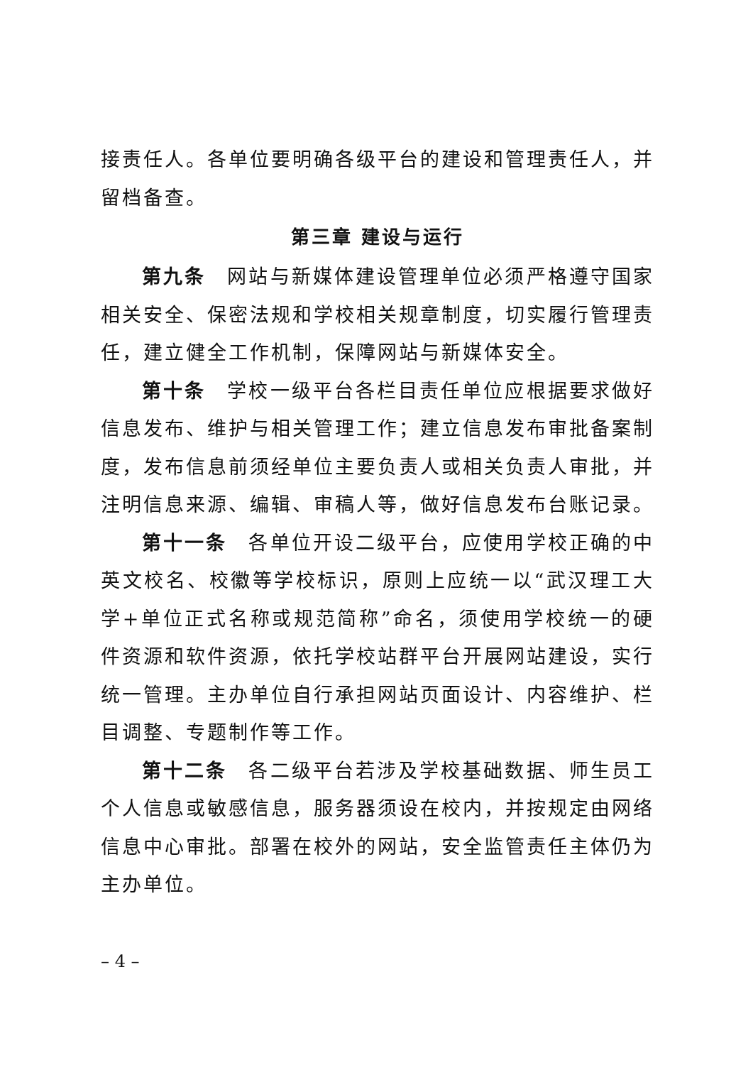接责任人。各单位要明确各级平台的建设和管理责任人，并留档备查。
第三章 建设与运行
第九条　网站与新媒体建设管理单位必须严格遵守国家相关安全、保密法规和学校相关规章制度，切实履行管理责任，建立健全工作机制，保障网站与新媒体安全。
第十条　学校一级平台各栏目责任单位应根据要求做好信息发布、维护与相关管理工作；建立信息发布审批备案制度，发布信息前须经单位主要负责人或相关负责人审批，并注明信息来源、编辑、审稿人等，做好信息发布台账记录。
第十一条　各单位开设二级平台，应使用学校正确的中英文校名、校徽等学校标识，原则上应统一以“武汉理工大学+单位正式名称或规范简称”命名，须使用学校统一的硬件资源和软件资源，依托学校站群平台开展网站建设，实行统一管理。主办单位自行承担网站页面设计、内容维护、栏目调整、专题制作等工作。
第十二条　各二级平台若涉及学校基础数据、师生员工个人信息或敏感信息，服务器须设在校内，并按规定由网络信息中心审批。部署在校外的网站，安全监管责任主体仍为主办单位。
– 4 –